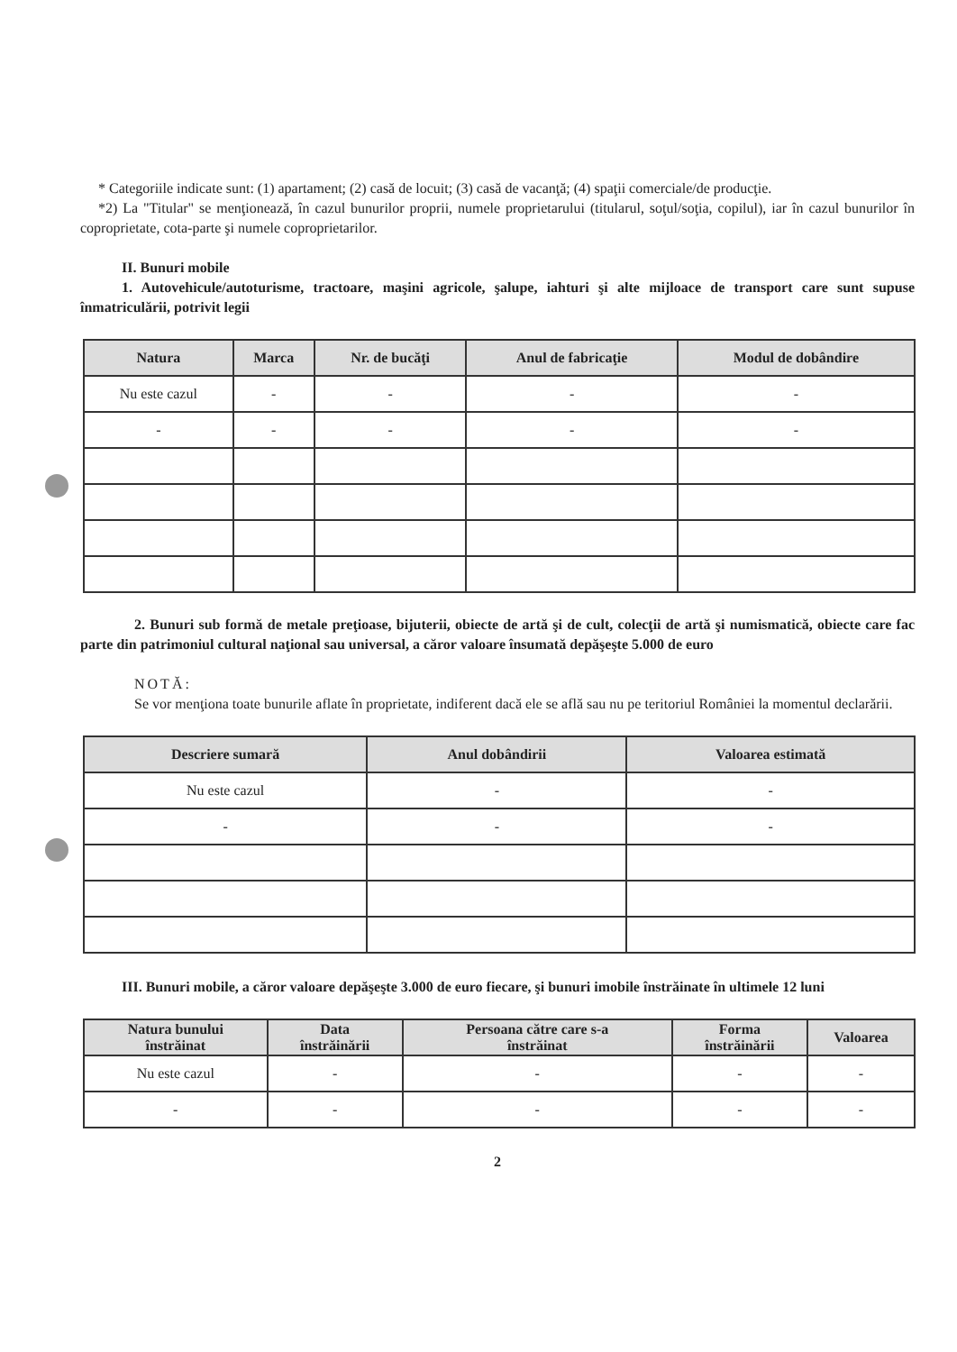* Categoriile indicate sunt: (1) apartament; (2) casă de locuit; (3) casă de vacanţă; (4) spaţii comerciale/de producţie.
*2) La "Titular" se menţionează, în cazul bunurilor proprii, numele proprietarului (titularul, soţul/soţia, copilul), iar în cazul bunurilor în coproprietate, cota-parte şi numele coproprietarilor.
II. Bunuri mobile
1. Autovehicule/autoturisme, tractoare, maşini agricole, şalupe, iahturi şi alte mijloace de transport care sunt supuse înmatriculării, potrivit legii
| Natura | Marca | Nr. de bucăţi | Anul de fabricaţie | Modul de dobândire |
| --- | --- | --- | --- | --- |
| Nu este cazul | - | - | - | - |
| - | - | - | - | - |
2. Bunuri sub formă de metale preţioase, bijuterii, obiecte de artă şi de cult, colecţii de artă şi numismatică, obiecte care fac parte din patrimoniul cultural naţional sau universal, a căror valoare însumată depăşeşte 5.000 de euro
NOTĂ:
Se vor menţiona toate bunurile aflate în proprietate, indiferent dacă ele se află sau nu pe teritoriul României la momentul declarării.
| Descriere sumară | Anul dobândirii | Valoarea estimată |
| --- | --- | --- |
| Nu este cazul | - | - |
| - | - | - |
III. Bunuri mobile, a căror valoare depăşeşte 3.000 de euro fiecare, şi bunuri imobile înstrăinate în ultimele 12 luni
| Natura bunului înstrăinat | Data înstrăinării | Persoana către care s-a înstrăinat | Forma înstrăinării | Valoarea |
| --- | --- | --- | --- | --- |
| Nu este cazul | - | - | - | - |
| - | - | - | - | - |
2